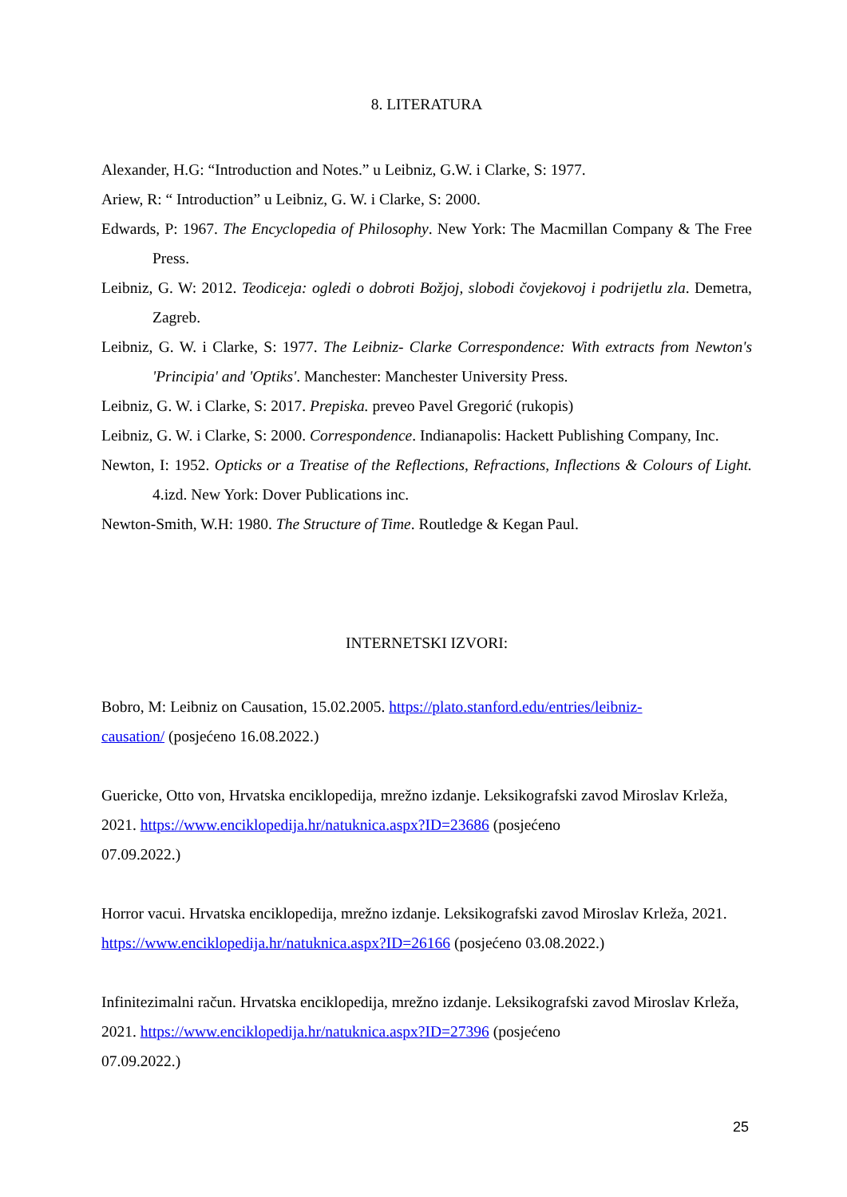8. LITERATURA
Alexander, H.G: “Introduction and Notes.” u Leibniz, G.W. i Clarke, S: 1977.
Ariew, R: “ Introduction” u Leibniz, G. W. i Clarke, S: 2000.
Edwards, P: 1967. The Encyclopedia of Philosophy. New York: The Macmillan Company & The Free Press.
Leibniz, G. W: 2012. Teodiceja: ogledi o dobroti Božjoj, slobodi čovjekovoj i podrijetlu zla. Demetra, Zagreb.
Leibniz, G. W. i Clarke, S: 1977. The Leibniz- Clarke Correspondence: With extracts from Newton's 'Principia' and 'Optiks'. Manchester: Manchester University Press.
Leibniz, G. W. i Clarke, S: 2017. Prepiska. preveo Pavel Gregorić (rukopis)
Leibniz, G. W. i Clarke, S: 2000. Correspondence. Indianapolis: Hackett Publishing Company, Inc.
Newton, I: 1952. Opticks or a Treatise of the Reflections, Refractions, Inflections & Colours of Light. 4.izd. New York: Dover Publications inc.
Newton-Smith, W.H: 1980. The Structure of Time. Routledge & Kegan Paul.
INTERNETSKI IZVORI:
Bobro, M: Leibniz on Causation, 15.02.2005. https://plato.stanford.edu/entries/leibniz-
causation/ (posjećeno 16.08.2022.)
Guericke, Otto von, Hrvatska enciklopedija, mrežno izdanje. Leksikografski zavod Miroslav Krleža, 2021. https://www.enciklopedija.hr/natuknica.aspx?ID=23686 (posjećeno
07.09.2022.)
Horror vacui. Hrvatska enciklopedija, mrežno izdanje. Leksikografski zavod Miroslav Krleža, 2021. https://www.enciklopedija.hr/natuknica.aspx?ID=26166 (posjećeno 03.08.2022.)
Infinitezimalni račun. Hrvatska enciklopedija, mrežno izdanje. Leksikografski zavod Miroslav Krleža, 2021. https://www.enciklopedija.hr/natuknica.aspx?ID=27396 (posjećeno
07.09.2022.)
25